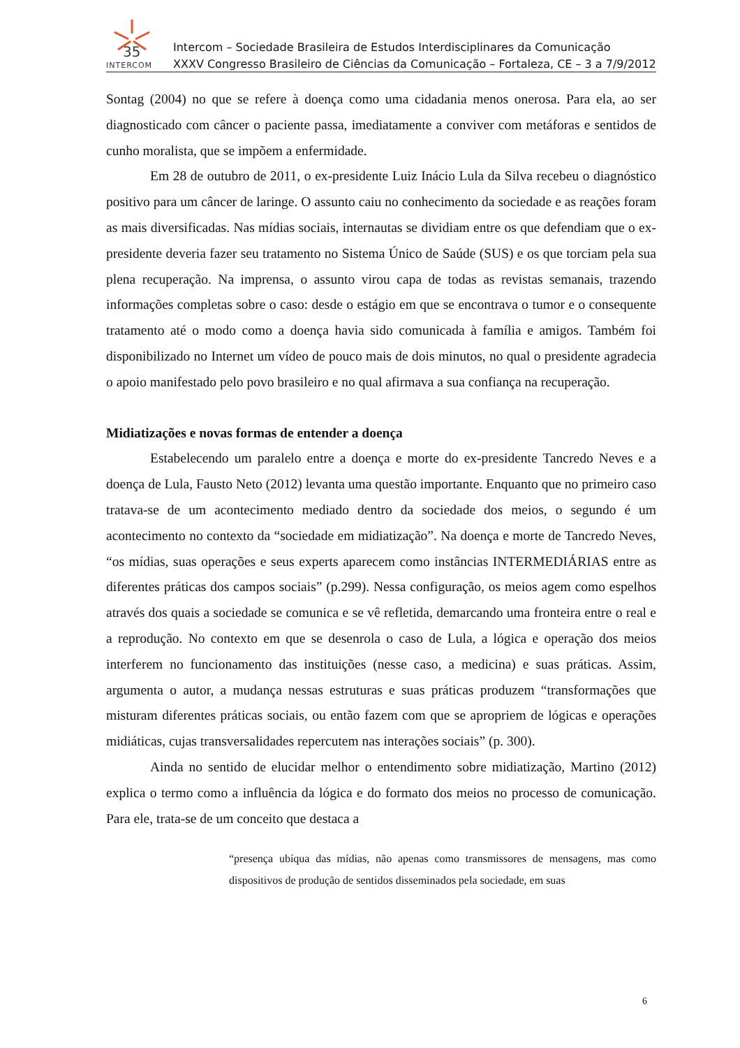35
INTERCOM
Intercom – Sociedade Brasileira de Estudos Interdisciplinares da Comunicação
XXXV Congresso Brasileiro de Ciências da Comunicação – Fortaleza, CE – 3 a 7/9/2012
Sontag (2004) no que se refere à doença como uma cidadania menos onerosa. Para ela, ao ser diagnosticado com câncer o paciente passa, imediatamente a conviver com metáforas e sentidos de cunho moralista, que se impõem a enfermidade.
Em 28 de outubro de 2011, o ex-presidente Luiz Inácio Lula da Silva recebeu o diagnóstico positivo para um câncer de laringe. O assunto caiu no conhecimento da sociedade e as reações foram as mais diversificadas. Nas mídias sociais, internautas se dividiam entre os que defendiam que o ex-presidente deveria fazer seu tratamento no Sistema Único de Saúde (SUS) e os que torciam pela sua plena recuperação. Na imprensa, o assunto virou capa de todas as revistas semanais, trazendo informações completas sobre o caso: desde o estágio em que se encontrava o tumor e o consequente tratamento até o modo como a doença havia sido comunicada à família e amigos. Também foi disponibilizado no Internet um vídeo de pouco mais de dois minutos, no qual o presidente agradecia o apoio manifestado pelo povo brasileiro e no qual afirmava a sua confiança na recuperação.
Midiatizações e novas formas de entender a doença
Estabelecendo um paralelo entre a doença e morte do ex-presidente Tancredo Neves e a doença de Lula, Fausto Neto (2012) levanta uma questão importante. Enquanto que no primeiro caso tratava-se de um acontecimento mediado dentro da sociedade dos meios, o segundo é um acontecimento no contexto da “sociedade em midiatização”. Na doença e morte de Tancredo Neves, “os mídias, suas operações e seus experts aparecem como instâncias INTERMEDIÁRIAS entre as diferentes práticas dos campos sociais” (p.299). Nessa configuração, os meios agem como espelhos através dos quais a sociedade se comunica e se vê refletida, demarcando uma fronteira entre o real e a reprodução. No contexto em que se desenrola o caso de Lula, a lógica e operação dos meios interferem no funcionamento das instituições (nesse caso, a medicina) e suas práticas. Assim, argumenta o autor, a mudança nessas estruturas e suas práticas produzem “transformações que misturam diferentes práticas sociais, ou então fazem com que se apropriem de lógicas e operações midiáticas, cujas transversalidades repercutem nas interações sociais” (p. 300).
Ainda no sentido de elucidar melhor o entendimento sobre midiatização, Martino (2012) explica o termo como a influência da lógica e do formato dos meios no processo de comunicação. Para ele, trata-se de um conceito que destaca a
“presença ubíqua das mídias, não apenas como transmissores de mensagens, mas como dispositivos de produção de sentidos disseminados pela sociedade, em suas
6